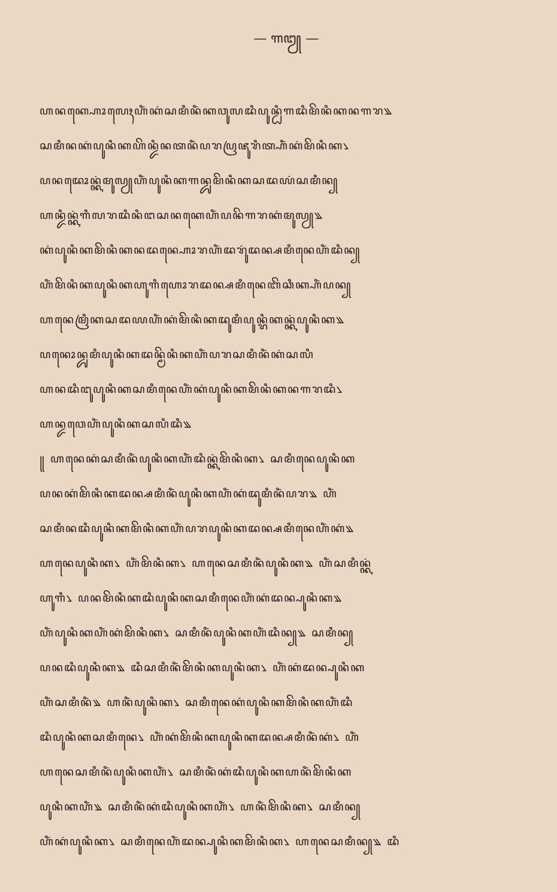— ꧑꧓ —
ꦲꦤꦏ꧀ꦲꦺꦴꦭꦺꦃꦲꦶꦁꦏꦁꦱꦩꦶꦤꦶꦁꦏꦮꦸꦭꦢꦶꦥꦸꦤ꧀ꦝꦶꦒꦢꦶꦩꦼꦤꦶꦏꦤꦒꦫ꧉
ꦱꦩꦶꦤꦏꦁꦥꦸꦤꦶꦏꦲꦼꦤ꧀ꦢꦶꦤꦠꦤꦶꦁꦥꦫꦥꦿꦗꦸꦫꦶꦠ꧀ꦲꦶꦁꦏꦁꦩꦼꦤꦶꦏ꧈
ꦥꦤꦢꦺꦴꦤ꧀ꦏꦁꦩꦸꦭꦾꦲꦶꦁꦥꦸꦤꦶꦏꦒꦤ꧀ꦢꦸꦩꦼꦤꦶꦏꦱꦢꦪꦁꦱꦩꦶꦤ꧀
ꦲꦤ꧀ꦢꦶꦤ꧀ꦏꦁꦒꦶꦭꦫꦢꦶꦤꦶꦔꦱꦤꦏꦺꦲꦶꦁꦥꦤꦼꦒꦫꦏꦁꦩꦸꦭꦾ꧉
ꦏꦁꦥꦸꦤꦶꦏꦩꦼꦤꦶꦏꦤꦢꦤ꧀ꦲꦺꦴꦫꦲꦶꦁꦢꦫꦸꦁꦢꦤ꧀ꦱꦩꦶꦤꦺꦲꦶꦁꦢꦶꦤ꧀
ꦲꦶꦁꦩꦼꦤꦶꦏꦥꦸꦤꦶꦏꦲꦸꦒꦶꦲꦺꦴꦫꦢꦤ꧀ꦱꦩꦶꦤꦺꦧꦼꦕꦶꦏ꧀ꦲꦶꦁꦥꦤ꧀
ꦲꦤꦺꦩꦿꦶꦏꦱꦢꦪꦲꦶꦁꦏꦁꦩꦼꦤꦶꦏꦢꦸꦩꦶꦥꦸꦤ꧀ꦫꦶꦏꦤ꧀ꦏꦁꦥꦸꦤꦶꦏ꧉
ꦥꦤꦺꦴꦤ꧀ꦢꦸꦩꦶꦥꦸꦤꦶꦏꦢꦤ꧀ꦩꦼꦤꦶꦏꦲꦶꦁꦥꦫꦱꦩꦶꦤꦶꦁꦏꦁꦱꦭꦶ
ꦲꦤꦢꦶꦔꦸꦥꦸꦤꦶꦏꦱꦩꦶꦤꦺꦲꦶꦁꦏꦁꦥꦸꦤꦶꦏꦩꦼꦤꦶꦏꦤꦒꦫꦢꦶ꧈
ꦲꦤ꧀ꦢꦮꦺꦲꦶꦁꦥꦸꦤꦶꦏꦱꦭꦶꦢꦶ꧉
꧋ ꦲꦤꦺꦏꦁꦱꦩꦶꦤꦶꦁꦥꦸꦤꦶꦏꦲꦶꦁꦢꦶꦤ꧀ꦏꦁꦩꦼꦤꦶꦏ꧈ ꦱꦩꦶꦤꦺꦥꦸꦤꦶꦏ
ꦥꦤꦏꦁꦩꦼꦤꦶꦏꦢꦤ꧀ꦱꦩꦶꦤꦶꦁꦥꦸꦤꦶꦏꦲꦶꦁꦏꦁꦢꦸꦩꦶꦤꦶꦁꦥꦫ꧉ ꦲꦶꦁ
ꦱꦩꦶꦤꦢꦶꦥꦸꦤꦶꦏꦩꦼꦤꦶꦏꦲꦶꦁꦥꦫꦥꦸꦤꦶꦏꦢꦤ꧀ꦱꦩꦶꦤꦺꦲꦶꦁꦏꦁ꧉
ꦲꦤꦺꦥꦸꦤꦶꦏ꧈ ꦲꦶꦁꦩꦼꦤꦶꦏ꧈ ꦲꦤꦺꦱꦩꦶꦤꦶꦁꦥꦸꦤꦶꦏ꧉ ꦲꦶꦁꦱꦩꦶꦤ꧀ꦏꦁ
ꦲꦸꦒꦶ꧈ ꦥꦤꦩꦼꦤꦶꦏꦢꦶꦥꦸꦤꦶꦏꦱꦩꦶꦤꦺꦲꦶꦁꦏꦁꦢꦤ꧀ꦥꦸꦤꦶꦏ꧉
ꦲꦶꦁꦥꦸꦤꦶꦏꦲꦶꦁꦏꦁꦩꦼꦤꦶꦏ꧈ ꦱꦩꦶꦤꦶꦁꦥꦸꦤꦶꦏꦲꦶꦁꦢꦶꦤ꧀꧉ ꦱꦩꦶꦤ꧀
ꦥꦤꦢꦶꦥꦸꦤꦶꦏ꧉ ꦢꦶꦱꦩꦶꦤꦶꦁꦩꦼꦤꦶꦏꦥꦸꦤꦶꦏ꧈ ꦲꦶꦁꦏꦁꦢꦤ꧀ꦥꦸꦤꦶꦏ
ꦲꦶꦁꦱꦩꦶꦤꦶꦁ꧉ ꦲꦤꦶꦁꦥꦸꦤꦶꦏ꧈ ꦱꦩꦶꦤꦺꦏꦁꦥꦸꦤꦶꦏꦩꦼꦤꦶꦏꦲꦶꦁꦢꦶ
ꦢꦶꦥꦸꦤꦶꦏꦱꦩꦶꦤꦺ꧈ ꦲꦶꦁꦏꦁꦩꦼꦤꦶꦏꦥꦸꦤꦶꦏꦢꦤ꧀ꦱꦩꦶꦤꦶꦁꦏꦁ꧈ ꦲꦶꦁ
ꦲꦤꦺꦱꦩꦶꦤꦶꦁꦥꦸꦤꦶꦏꦲꦶꦁ꧈ ꦱꦩꦶꦤꦶꦁꦏꦁꦢꦶꦥꦸꦤꦶꦏꦲꦤꦶꦁꦩꦼꦤꦶꦏ
ꦥꦸꦤꦶꦏꦲꦶꦁ꧉ ꦱꦩꦶꦤꦶꦁꦏꦁꦢꦶꦥꦸꦤꦶꦏꦲꦶꦁ꧈ ꦲꦤꦶꦁꦩꦼꦤꦶꦏ꧈ ꦱꦩꦶꦤ꧀
ꦲꦶꦁꦏꦁꦥꦸꦤꦶꦏ꧈ ꦱꦩꦶꦤꦺꦲꦶꦁꦢꦤ꧀ꦥꦸꦤꦶꦏꦩꦼꦤꦶꦏ꧈ ꦲꦤꦺꦱꦩꦶꦤ꧀꧉ ꦢꦶ